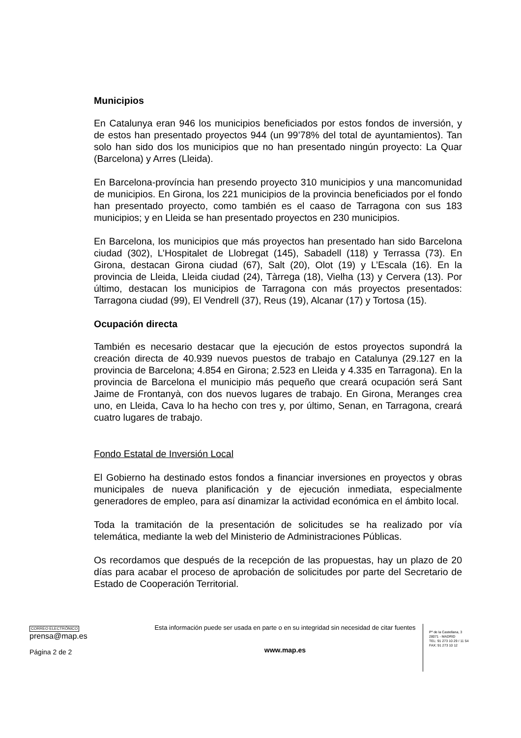Municipios
En Catalunya eran 946 los municipios beneficiados por estos fondos de inversión, y de estos han presentado proyectos 944 (un 99’78% del total de ayuntamientos). Tan solo han sido dos los municipios que no han presentado ningún proyecto: La Quar (Barcelona) y Arres (Lleida).
En Barcelona-província han presendo proyecto 310 municipios y una mancomunidad de municipios. En Girona, los 221 municipios de la provincia beneficiados por el fondo han presentado proyecto, como también es el caaso de Tarragona con sus 183 municipios; y en Lleida se han presentado proyectos en 230 municipios.
En Barcelona, los municipios que más proyectos han presentado han sido Barcelona ciudad (302), L’Hospitalet de Llobregat (145), Sabadell (118) y Terrassa (73). En Girona, destacan Girona ciudad (67), Salt (20), Olot (19) y L’Escala (16). En la provincia de Lleida, Lleida ciudad (24), Tàrrega (18), Vielha (13) y Cervera (13). Por último, destacan los municipios de Tarragona con más proyectos presentados: Tarragona ciudad (99), El Vendrell (37), Reus (19), Alcanar (17) y Tortosa (15).
Ocupación directa
También es necesario destacar que la ejecución de estos proyectos supondrá la creación directa de 40.939 nuevos puestos de trabajo en Catalunya (29.127 en la provincia de Barcelona; 4.854 en Girona; 2.523 en Lleida y 4.335 en Tarragona). En la provincia de Barcelona el municipio más pequeño que creará ocupación será Sant Jaime de Frontanyà, con dos nuevos lugares de trabajo. En Girona, Meranges crea uno, en Lleida, Cava lo ha hecho con tres y, por último, Senan, en Tarragona, creará cuatro lugares de trabajo.
Fondo Estatal de Inversión Local
El Gobierno ha destinado estos fondos a financiar inversiones en proyectos y obras municipales de nueva planificación y de ejecución inmediata, especialmente generadores de empleo, para así dinamizar la actividad económica en el ámbito local.
Toda la tramitación de la presentación de solicitudes se ha realizado por vía telemática, mediante la web del Ministerio de Administraciones Públicas.
Os recordamos que después de la recepción de las propuestas, hay un plazo de 20 días para acabar el proceso de aprobación de solicitudes por parte del Secretario de Estado de Cooperación Territorial.
CORREO ELECTRÓNICO
prensa@map.es
Página 2 de 2
Esta información puede ser usada en parte o en su integridad sin necesidad de citar fuentes
www.map.es
Pº de la Castellana, 3
28071 - MADRID
TEL: 91 273 10 29 / 11 54
FAX: 91 273 10 12